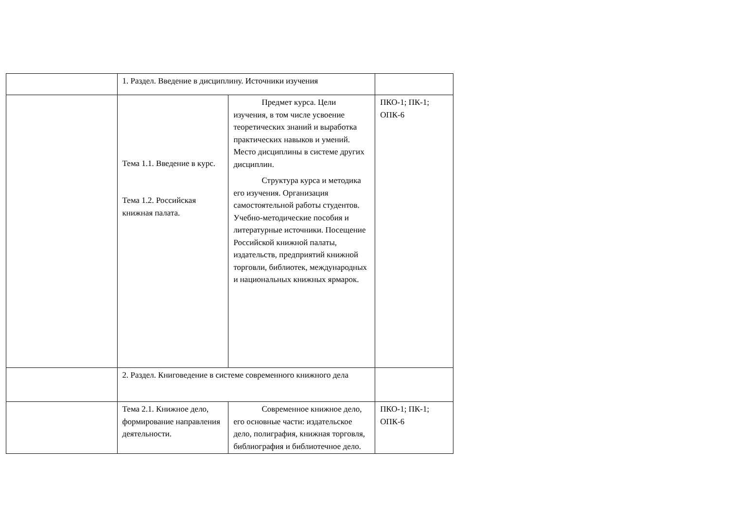| | 1. Раздел. Введение в дисциплину. Источники изучения | | |
| | Тема 1.1. Введение в курс. Тема 1.2. Российская книжная палата. | Предмет курса. Цели изучения, в том числе усвоение теоретических знаний и выработка практических навыков и умений. Место дисциплины в системе других дисциплин. Структура курса и методика его изучения. Организация самостоятельной работы студентов. Учебно-методические пособия и литературные источники. Посещение Российской книжной палаты, издательств, предприятий книжной торговли, библиотек, международных и национальных книжных ярмарок. | ПКО-1; ПК-1; ОПК-6 |
| | 2. Раздел. Книговедение в системе современного книжного дела | | |
| | Тема 2.1. Книжное дело, формирование направления деятельности. | Современное книжное дело, его основные части: издательское дело, полиграфия, книжная торговля, библиография и библиотечное дело. | ПКО-1; ПК-1; ОПК-6 |